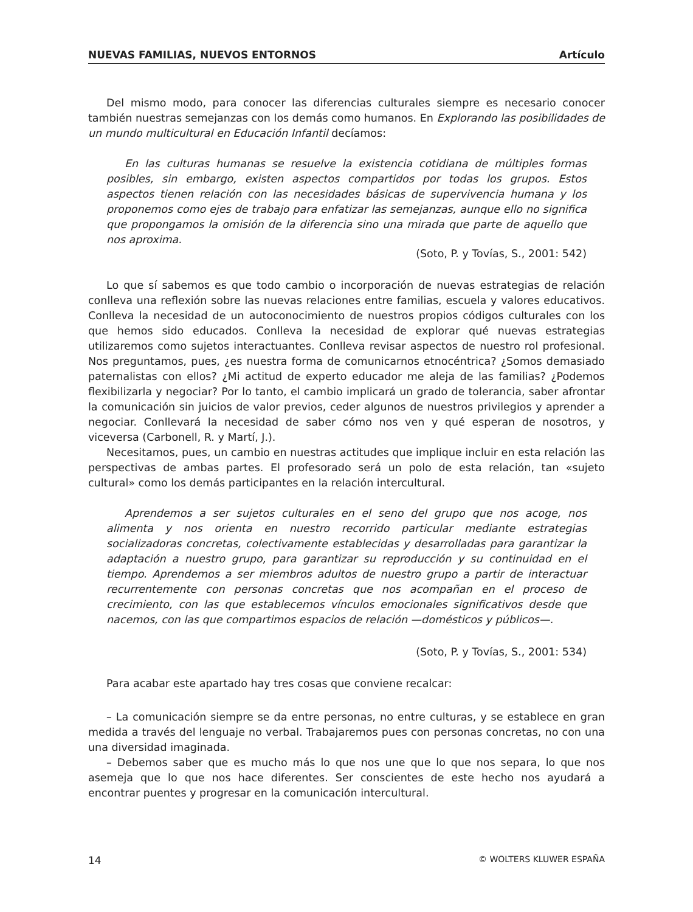NUEVAS FAMILIAS, NUEVOS ENTORNOS Artículo
Del mismo modo, para conocer las diferencias culturales siempre es necesario conocer también nuestras semejanzas con los demás como humanos. En Explorando las posibilidades de un mundo multicultural en Educación Infantil decíamos:
En las culturas humanas se resuelve la existencia cotidiana de múltiples formas posibles, sin embargo, existen aspectos compartidos por todas los grupos. Estos aspectos tienen relación con las necesidades básicas de supervivencia humana y los proponemos como ejes de trabajo para enfatizar las semejanzas, aunque ello no significa que propongamos la omisión de la diferencia sino una mirada que parte de aquello que nos aproxima.
(Soto, P. y Tovías, S., 2001: 542)
Lo que sí sabemos es que todo cambio o incorporación de nuevas estrategias de relación conlleva una reflexión sobre las nuevas relaciones entre familias, escuela y valores educativos. Conlleva la necesidad de un autoconocimiento de nuestros propios códigos culturales con los que hemos sido educados. Conlleva la necesidad de explorar qué nuevas estrategias utilizaremos como sujetos interactuantes. Conlleva revisar aspectos de nuestro rol profesional. Nos preguntamos, pues, ¿es nuestra forma de comunicarnos etnocéntrica? ¿Somos demasiado paternalistas con ellos? ¿Mi actitud de experto educador me aleja de las familias? ¿Podemos flexibilizarla y negociar? Por lo tanto, el cambio implicará un grado de tolerancia, saber afrontar la comunicación sin juicios de valor previos, ceder algunos de nuestros privilegios y aprender a negociar. Conllevará la necesidad de saber cómo nos ven y qué esperan de nosotros, y viceversa (Carbonell, R. y Martí, J.).
Necesitamos, pues, un cambio en nuestras actitudes que implique incluir en esta relación las perspectivas de ambas partes. El profesorado será un polo de esta relación, tan «sujeto cultural» como los demás participantes en la relación intercultural.
Aprendemos a ser sujetos culturales en el seno del grupo que nos acoge, nos alimenta y nos orienta en nuestro recorrido particular mediante estrategias socializadoras concretas, colectivamente establecidas y desarrolladas para garantizar la adaptación a nuestro grupo, para garantizar su reproducción y su continuidad en el tiempo. Aprendemos a ser miembros adultos de nuestro grupo a partir de interactuar recurrentemente con personas concretas que nos acompañan en el proceso de crecimiento, con las que establecemos vínculos emocionales significativos desde que nacemos, con las que compartimos espacios de relación —domésticos y públicos—.
(Soto, P. y Tovías, S., 2001: 534)
Para acabar este apartado hay tres cosas que conviene recalcar:
– La comunicación siempre se da entre personas, no entre culturas, y se establece en gran medida a través del lenguaje no verbal. Trabajaremos pues con personas concretas, no con una una diversidad imaginada.
– Debemos saber que es mucho más lo que nos une que lo que nos separa, lo que nos asemeja que lo que nos hace diferentes. Ser conscientes de este hecho nos ayudará a encontrar puentes y progresar en la comunicación intercultural.
14 © WOLTERS KLUWER ESPAÑA